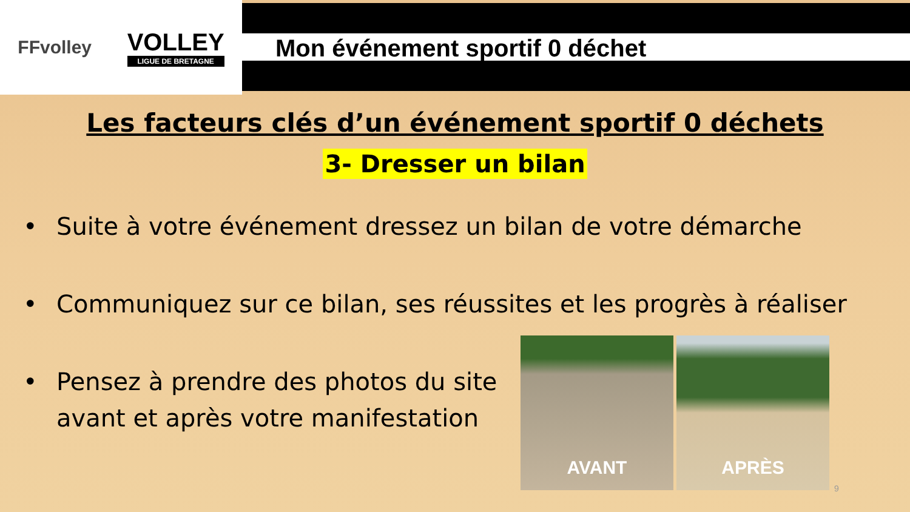FFvolley
VOLLEY
LIGUE DE BRETAGNE
Mon événement sportif 0 déchet
Les facteurs clés d’un événement sportif 0 déchets
3- Dresser un bilan
• Suite à votre événement dressez un bilan de votre démarche
• Communiquez sur ce bilan, ses réussites et les progrès à réaliser
• Pensez à prendre des photos du site
avant et après votre manifestation
AVANT APRÈS
9